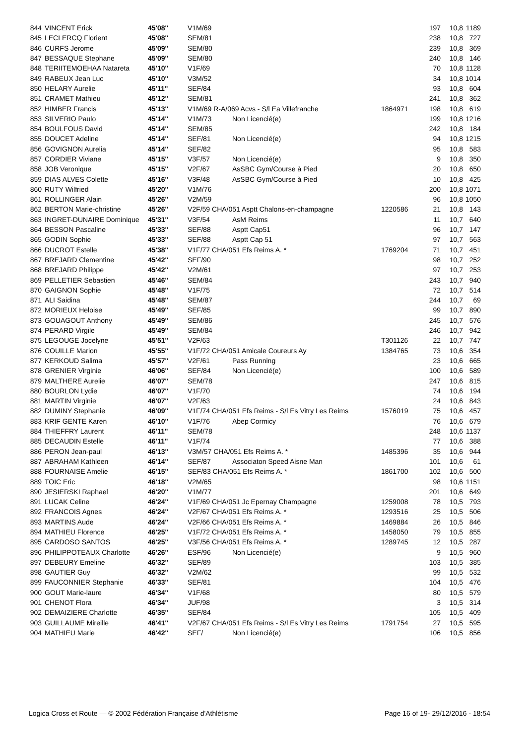| 844 | VINCENT Erick | 45'08'' | V1M/69 | | | 197 | 10,8 | 1189 |
| 845 | LECLERCQ Florient | 45'08'' | SEM/81 | | | 238 | 10,8 | 727 |
| 846 | CURFS Jerome | 45'09'' | SEM/80 | | | 239 | 10,8 | 369 |
| 847 | BESSAQUE Stephane | 45'09'' | SEM/80 | | | 240 | 10,8 | 146 |
| 848 | TERIITEMOEHAA Natareta | 45'10'' | V1F/69 | | | 70 | 10,8 | 1128 |
| 849 | RABEUX Jean Luc | 45'10'' | V3M/52 | | | 34 | 10,8 | 1014 |
| 850 | HELARY Aurelie | 45'11'' | SEF/84 | | | 93 | 10,8 | 604 |
| 851 | CRAMET Mathieu | 45'12'' | SEM/81 | | | 241 | 10,8 | 362 |
| 852 | HIMBER Francis | 45'13'' | V1M/69 R-A/069 Acvs - S/l Ea Villefranche | | 1864971 | 198 | 10,8 | 619 |
| 853 | SILVERIO Paulo | 45'14'' | V1M/73 | Non Licencié(e) | | 199 | 10,8 | 1216 |
| 854 | BOULFOUS David | 45'14'' | SEM/85 | | | 242 | 10,8 | 184 |
| 855 | DOUCET Adeline | 45'14'' | SEF/81 | Non Licencié(e) | | 94 | 10,8 | 1215 |
| 856 | GOVIGNON Aurelia | 45'14'' | SEF/82 | | | 95 | 10,8 | 583 |
| 857 | CORDIER Viviane | 45'15'' | V3F/57 | Non Licencié(e) | | 9 | 10,8 | 350 |
| 858 | JOB Veronique | 45'15'' | V2F/67 | AsSBC Gym/Course à Pied | | 20 | 10,8 | 650 |
| 859 | DIAS ALVES Colette | 45'16'' | V3F/48 | AsSBC Gym/Course à Pied | | 10 | 10,8 | 425 |
| 860 | RUTY Wilfried | 45'20'' | V1M/76 | | | 200 | 10,8 | 1071 |
| 861 | ROLLINGER Alain | 45'26'' | V2M/59 | | | 96 | 10,8 | 1050 |
| 862 | BERTON Marie-christine | 45'26'' | V2F/59 CHA/051 Asptt Chalons-en-champagne | | 1220586 | 21 | 10,8 | 143 |
| 863 | INGRET-DUNAIRE Dominique | 45'31'' | V3F/54 | AsM Reims | | 11 | 10,7 | 640 |
| 864 | BESSON Pascaline | 45'33'' | SEF/88 | Asptt Cap51 | | 96 | 10,7 | 147 |
| 865 | GODIN Sophie | 45'33'' | SEF/88 | Asptt Cap 51 | | 97 | 10,7 | 563 |
| 866 | DUCROT Estelle | 45'38'' | V1F/77 CHA/051 Efs Reims A. * | | 1769204 | 71 | 10,7 | 451 |
| 867 | BREJARD Clementine | 45'42'' | SEF/90 | | | 98 | 10,7 | 252 |
| 868 | BREJARD Philippe | 45'42'' | V2M/61 | | | 97 | 10,7 | 253 |
| 869 | PELLETIER Sebastien | 45'46'' | SEM/84 | | | 243 | 10,7 | 940 |
| 870 | GAIGNON Sophie | 45'48'' | V1F/75 | | | 72 | 10,7 | 514 |
| 871 | ALI Saidina | 45'48'' | SEM/87 | | | 244 | 10,7 | 69 |
| 872 | MORIEUX Heloise | 45'49'' | SEF/85 | | | 99 | 10,7 | 890 |
| 873 | GOUAGOUT Anthony | 45'49'' | SEM/86 | | | 245 | 10,7 | 576 |
| 874 | PERARD Virgile | 45'49'' | SEM/84 | | | 246 | 10,7 | 942 |
| 875 | LEGOUGE Jocelyne | 45'51'' | V2F/63 | | T301126 | 22 | 10,7 | 747 |
| 876 | COUILLE Marion | 45'55'' | V1F/72 CHA/051 Amicale Coureurs Ay | | 1384765 | 73 | 10,6 | 354 |
| 877 | KERKOUD Salima | 45'57'' | V2F/61 | Pass Running | | 23 | 10,6 | 665 |
| 878 | GRENIER Virginie | 46'06'' | SEF/84 | Non Licencié(e) | | 100 | 10,6 | 589 |
| 879 | MALTHERE Aurelie | 46'07'' | SEM/78 | | | 247 | 10,6 | 815 |
| 880 | BOURLON Lydie | 46'07'' | V1F/70 | | | 74 | 10,6 | 194 |
| 881 | MARTIN Virginie | 46'07'' | V2F/63 | | | 24 | 10,6 | 843 |
| 882 | DUMINY Stephanie | 46'09'' | V1F/74 CHA/051 Efs Reims - S/l Es Vitry Les Reims | | 1576019 | 75 | 10,6 | 457 |
| 883 | KRIF GENTE Karen | 46'10'' | V1F/76 | Abep Cormicy | | 76 | 10,6 | 679 |
| 884 | THIEFFRY Laurent | 46'11'' | SEM/78 | | | 248 | 10,6 | 1137 |
| 885 | DECAUDIN Estelle | 46'11'' | V1F/74 | | | 77 | 10,6 | 388 |
| 886 | PERON Jean-paul | 46'13'' | V3M/57 CHA/051 Efs Reims A. * | | 1485396 | 35 | 10,6 | 944 |
| 887 | ABRAHAM Kathleen | 46'14'' | SEF/87 | Associaton Speed Aisne Man | | 101 | 10,6 | 61 |
| 888 | FOURNAISE Amelie | 46'15'' | SEF/83 CHA/051 Efs Reims A. * | | 1861700 | 102 | 10,6 | 500 |
| 889 | TOIC Eric | 46'18'' | V2M/65 | | | 98 | 10,6 | 1151 |
| 890 | JESIERSKI Raphael | 46'20'' | V1M/77 | | | 201 | 10,6 | 649 |
| 891 | LUCAK Celine | 46'24'' | V1F/69 CHA/051 Jc Epernay Champagne | | 1259008 | 78 | 10,5 | 793 |
| 892 | FRANCOIS Agnes | 46'24'' | V2F/67 CHA/051 Efs Reims A. * | | 1293516 | 25 | 10,5 | 506 |
| 893 | MARTINS Aude | 46'24'' | V2F/66 CHA/051 Efs Reims A. * | | 1469884 | 26 | 10,5 | 846 |
| 894 | MATHIEU Florence | 46'25'' | V1F/72 CHA/051 Efs Reims A. * | | 1458050 | 79 | 10,5 | 855 |
| 895 | CARDOSO SANTOS | 46'25'' | V3F/56 CHA/051 Efs Reims A. * | | 1289745 | 12 | 10,5 | 287 |
| 896 | PHILIPPOTEAUX Charlotte | 46'26'' | ESF/96 | Non Licencié(e) | | 9 | 10,5 | 960 |
| 897 | DEBEURY Emeline | 46'32'' | SEF/89 | | | 103 | 10,5 | 385 |
| 898 | GAUTIER Guy | 46'32'' | V2M/62 | | | 99 | 10,5 | 532 |
| 899 | FAUCONNIER Stephanie | 46'33'' | SEF/81 | | | 104 | 10,5 | 476 |
| 900 | GOUT Marie-laure | 46'34'' | V1F/68 | | | 80 | 10,5 | 579 |
| 901 | CHENOT Flora | 46'34'' | JUF/98 | | | 3 | 10,5 | 314 |
| 902 | DEMAIZIERE Charlotte | 46'35'' | SEF/84 | | | 105 | 10,5 | 409 |
| 903 | GUILLAUME Mireille | 46'41'' | V2F/67 CHA/051 Efs Reims - S/l Es Vitry Les Reims | | 1791754 | 27 | 10,5 | 595 |
| 904 | MATHIEU Marie | 46'42'' | SEF/ | Non Licencié(e) | | 106 | 10,5 | 856 |
Logica Cross et Route — © 2002 Fédération Française d'Athlétisme Page 16 of 19- 29/12/2016 - 18:54